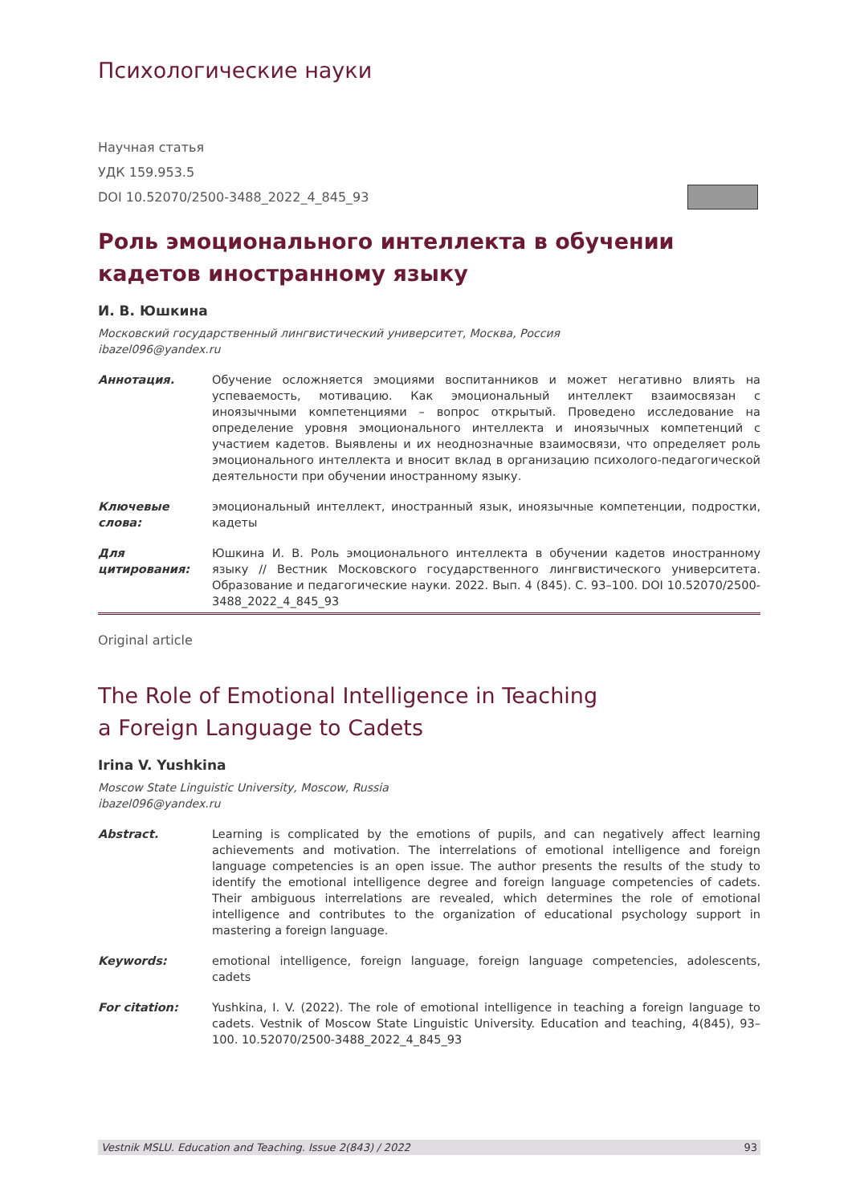Психологические науки
Научная статья
УДК 159.953.5
DOI 10.52070/2500-3488_2022_4_845_93
Роль эмоционального интеллекта в обучении кадетов иностранному языку
И. В. Юшкина
Московский государственный лингвистический университет, Москва, Россия
ibazel096@yandex.ru
| Аннотация. | Обучение осложняется эмоциями воспитанников и может негативно влиять на успеваемость, мотивацию. Как эмоциональный интеллект взаимосвязан с иноязычными компетенциями – вопрос открытый. Проведено исследование на определение уровня эмоционального интеллекта и иноязычных компетенций с участием кадетов. Выявлены и их неоднозначные взаимосвязи, что определяет роль эмоционального интеллекта и вносит вклад в организацию психолого-педагогической деятельности при обучении иностранному языку. |
| Ключевые слова: | эмоциональный интеллект, иностранный язык, иноязычные компетенции, подростки, кадеты |
| Для цитирования: | Юшкина И. В. Роль эмоционального интеллекта в обучении кадетов иностранному языку // Вестник Московского государственного лингвистического университета. Образование и педагогические науки. 2022. Вып. 4 (845). С. 93–100. DOI 10.52070/2500-3488_2022_4_845_93 |
Original article
The Role of Emotional Intelligence in Teaching
a Foreign Language to Cadets
Irina V. Yushkina
Moscow State Linguistic University, Moscow, Russia
ibazel096@yandex.ru
| Abstract. | Learning is complicated by the emotions of pupils, and can negatively affect learning achievements and motivation. The interrelations of emotional intelligence and foreign language competencies is an open issue. The author presents the results of the study to identify the emotional intelligence degree and foreign language competencies of cadets. Their ambiguous interrelations are revealed, which determines the role of emotional intelligence and contributes to the organization of educational psychology support in mastering a foreign language. |
| Keywords: | emotional intelligence, foreign language, foreign language competencies, adolescents, cadets |
| For citation: | Yushkina, I. V. (2022). The role of emotional intelligence in teaching a foreign language to cadets. Vestnik of Moscow State Linguistic University. Education and teaching, 4(845), 93–100. 10.52070/2500-3488_2022_4_845_93 |
Vestnik MSLU. Education and Teaching. Issue 2(843) / 2022 93